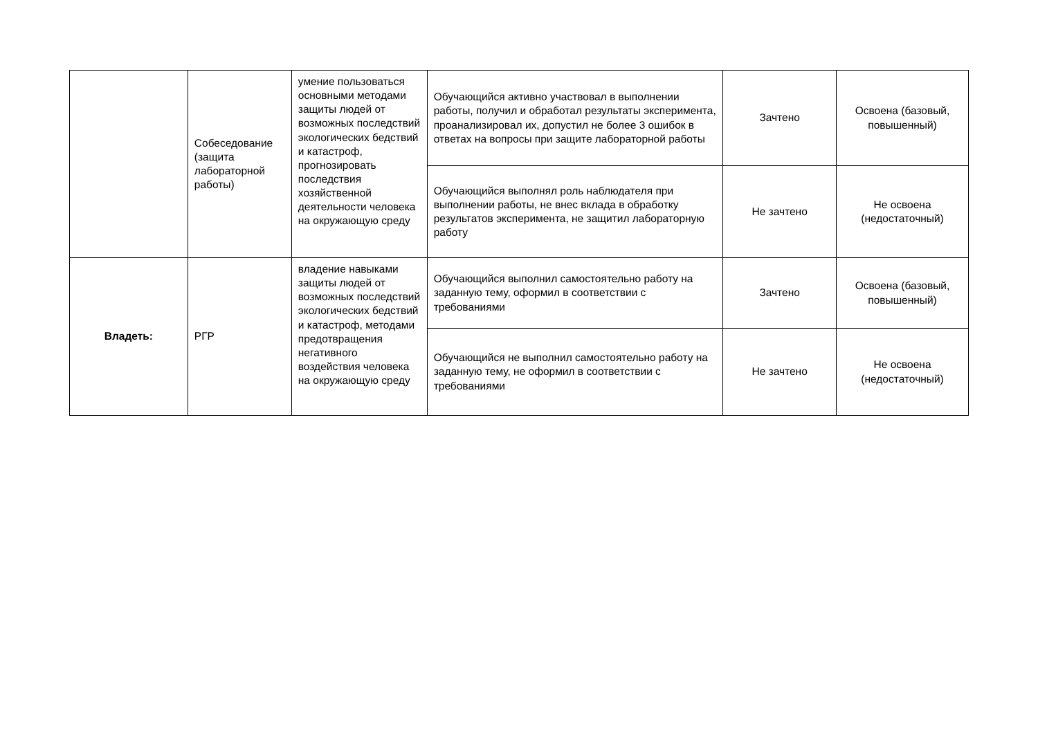| | Собеседование (защита лабораторной работы) | умение пользоваться основными методами защиты людей от возможных последствий экологических бедствий и катастроф, прогнозировать последствия хозяйственной деятельности человека на окружающую среду | Обучающийся активно участвовал в выполнении работы, получил и обработал результаты эксперимента, проанализировал их, допустил не более 3 ошибок в ответах на вопросы при защите лабораторной работы | Зачтено | Освоена (базовый, повышенный) |
| | | | Обучающийся выполнял роль наблюдателя при выполнении работы, не внес вклада в обработку результатов эксперимента, не защитил лабораторную работу | Не зачтено | Не освоена (недостаточный) |
| Владеть: | РГР | владение навыками защиты людей от возможных последствий экологических бедствий и катастроф, методами предотвращения негативного воздействия человека на окружающую среду | Обучающийся выполнил самостоятельно работу на заданную тему, оформил в соответствии с требованиями | Зачтено | Освоена (базовый, повышенный) |
| | | | Обучающийся не выполнил самостоятельно работу на заданную тему, не оформил в соответствии с требованиями | Не зачтено | Не освоена (недостаточный) |